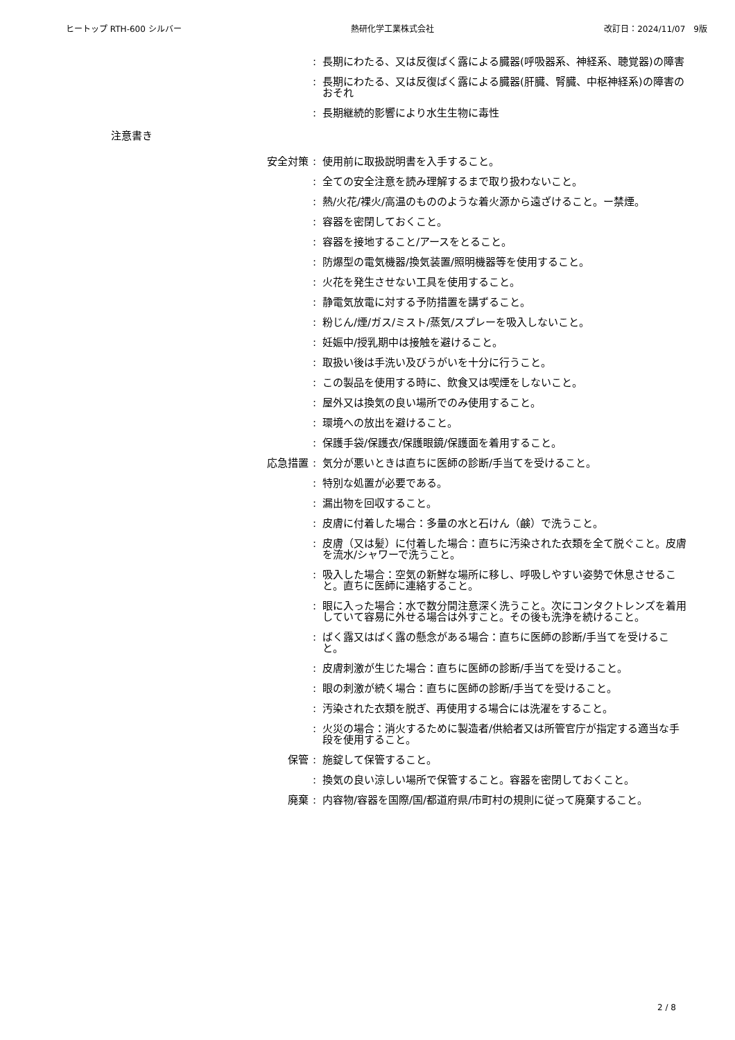ヒートップ RTH-600 シルバー 熱研化学工業株式会社 改訂日：2024/11/07　9版
: 長期にわたる、又は反復ばく露による臓器(呼吸器系、神経系、聴覚器)の障害
: 長期にわたる、又は反復ばく露による臓器(肝臓、腎臓、中枢神経系)の障害のおそれ
: 長期継続的影響により水生生物に毒性
注意書き
安全対策 : 使用前に取扱説明書を入手すること。
: 全ての安全注意を読み理解するまで取り扱わないこと。
: 熱/火花/裸火/高温のもののような着火源から遠ざけること。ー禁煙。
: 容器を密閉しておくこと。
: 容器を接地すること/アースをとること。
: 防爆型の電気機器/換気装置/照明機器等を使用すること。
: 火花を発生させない工具を使用すること。
: 静電気放電に対する予防措置を講ずること。
: 粉じん/煙/ガス/ミスト/蒸気/スプレーを吸入しないこと。
: 妊娠中/授乳期中は接触を避けること。
: 取扱い後は手洗い及びうがいを十分に行うこと。
: この製品を使用する時に、飲食又は喫煙をしないこと。
: 屋外又は換気の良い場所でのみ使用すること。
: 環境への放出を避けること。
: 保護手袋/保護衣/保護眼鏡/保護面を着用すること。
応急措置 : 気分が悪いときは直ちに医師の診断/手当てを受けること。
: 特別な処置が必要である。
: 漏出物を回収すること。
: 皮膚に付着した場合：多量の水と石けん（鹸）で洗うこと。
: 皮膚（又は髪）に付着した場合：直ちに汚染された衣類を全て脱ぐこと。皮膚を流水/シャワーで洗うこと。
: 吸入した場合：空気の新鮮な場所に移し、呼吸しやすい姿勢で休息させること。直ちに医師に連絡すること。
: 眼に入った場合：水で数分間注意深く洗うこと。次にコンタクトレンズを着用していて容易に外せる場合は外すこと。その後も洗浄を続けること。
: ばく露又はばく露の懸念がある場合：直ちに医師の診断/手当てを受けること。
: 皮膚刺激が生じた場合：直ちに医師の診断/手当てを受けること。
: 眼の刺激が続く場合：直ちに医師の診断/手当てを受けること。
: 汚染された衣類を脱ぎ、再使用する場合には洗濯をすること。
: 火災の場合：消火するために製造者/供給者又は所管官庁が指定する適当な手段を使用すること。
保管 : 施錠して保管すること。
: 換気の良い涼しい場所で保管すること。容器を密閉しておくこと。
廃棄 : 内容物/容器を国際/国/都道府県/市町村の規則に従って廃棄すること。
2 / 8